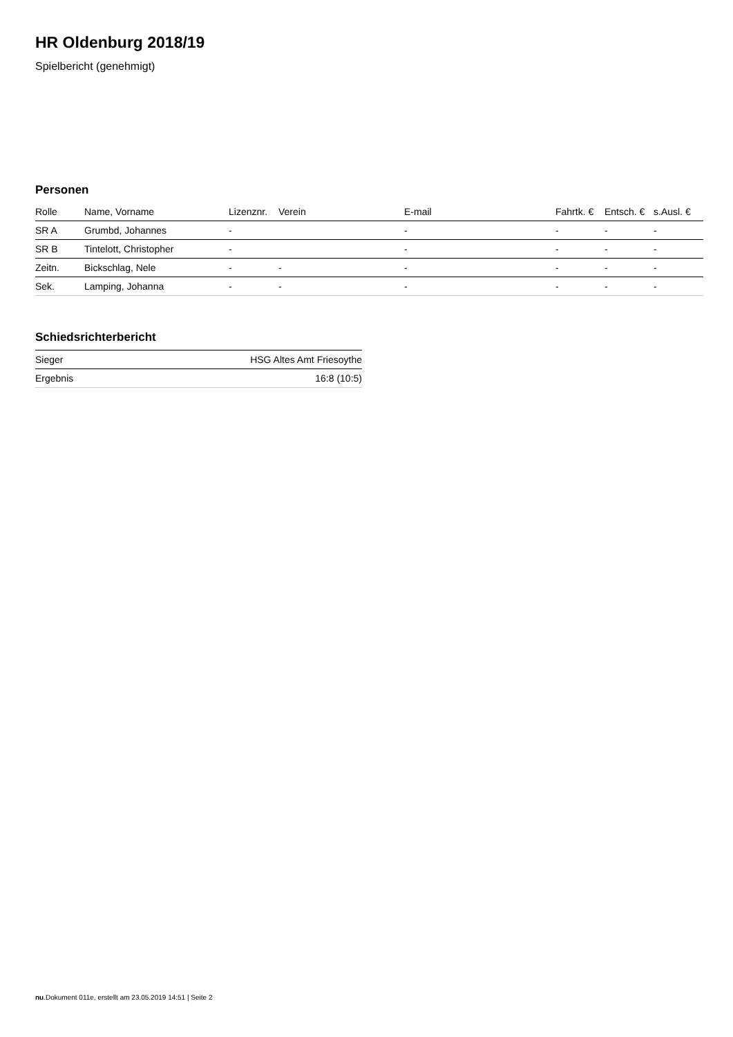HR Oldenburg 2018/19
Spielbericht (genehmigt)
Personen
| Rolle | Name, Vorname | Lizenznr. | Verein | E-mail | Fahrtk. € | Entsch. € | s.Ausl. € |
| --- | --- | --- | --- | --- | --- | --- | --- |
| SR A | Grumbd, Johannes | - | | - | - | - | - |
| SR B | Tintelott, Christopher | - | | - | - | - | - |
| Zeitn. | Bickschlag, Nele | - | - | - | - | - | - |
| Sek. | Lamping, Johanna | - | - | - | - | - | - |
Schiedsrichterbericht
| Sieger | HSG Altes Amt Friesoythe |
| Ergebnis | 16:8 (10:5) |
nu.Dokument 011e, erstellt am 23.05.2019 14:51 | Seite 2